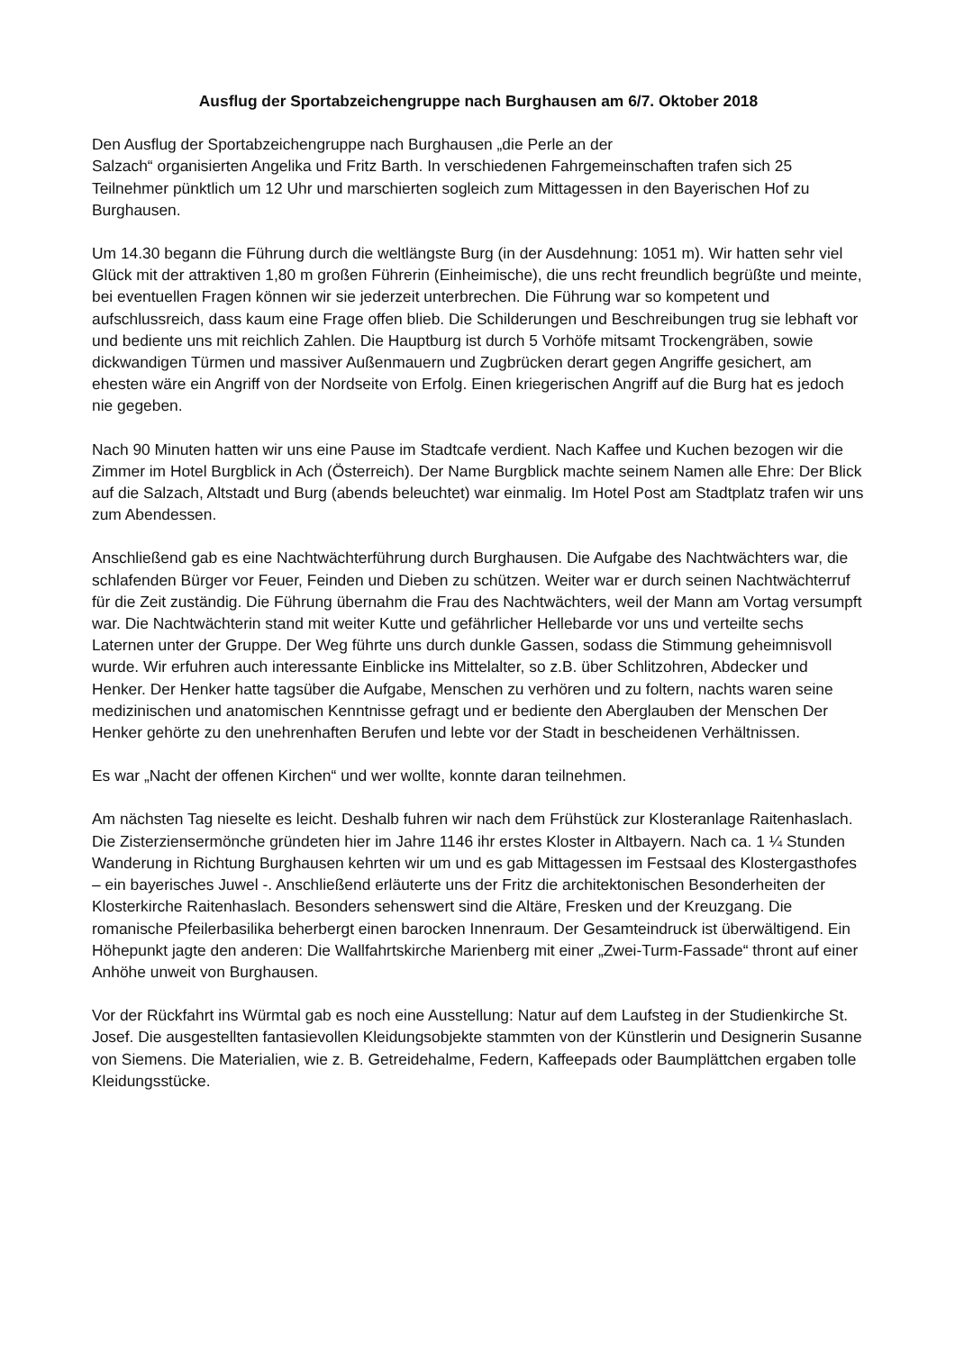Ausflug der Sportabzeichengruppe nach Burghausen am 6/7. Oktober 2018
Den Ausflug der Sportabzeichengruppe nach Burghausen „die Perle an der
Salzach“ organisierten Angelika und Fritz Barth. In verschiedenen Fahrgemeinschaften trafen sich 25 Teilnehmer pünktlich um 12 Uhr und marschierten sogleich zum Mittagessen in den Bayerischen Hof zu Burghausen.
Um 14.30 begann die Führung durch die weltlängste Burg (in der Ausdehnung: 1051 m). Wir hatten sehr viel Glück mit der attraktiven 1,80 m großen Führerin (Einheimische), die uns recht freundlich begrüßte und meinte, bei eventuellen Fragen können wir sie jederzeit unterbrechen. Die Führung war so kompetent und aufschlussreich, dass kaum eine Frage offen blieb. Die Schilderungen und Beschreibungen trug sie lebhaft vor und bediente uns mit reichlich Zahlen. Die Hauptburg ist durch 5 Vorhöfe mitsamt Trockengräben, sowie dickwandigen Türmen und massiver Außenmauern und Zugbrücken derart gegen Angriffe gesichert, am ehesten wäre ein Angriff von der Nordseite von Erfolg. Einen kriegerischen Angriff auf die Burg hat es jedoch nie gegeben.
Nach 90 Minuten hatten wir uns eine Pause im Stadtcafe verdient. Nach Kaffee und Kuchen bezogen wir die Zimmer im Hotel Burgblick in Ach (Österreich). Der Name Burgblick machte seinem Namen alle Ehre: Der Blick auf die Salzach, Altstadt und Burg (abends beleuchtet) war einmalig. Im Hotel Post am Stadtplatz trafen wir uns zum Abendessen.
Anschließend gab es eine Nachtwächterführung durch Burghausen. Die Aufgabe des Nachtwächters war, die schlafenden Bürger vor Feuer, Feinden und Dieben zu schützen. Weiter war er durch seinen Nachtwächterruf für die Zeit zuständig. Die Führung übernahm die Frau des Nachtwächters, weil der Mann am Vortag versumpft war. Die Nachtwächterin stand mit weiter Kutte und gefährlicher Hellebarde vor uns und verteilte sechs Laternen unter der Gruppe. Der Weg führte uns durch dunkle Gassen, sodass die Stimmung geheimnisvoll wurde. Wir erfuhren auch interessante Einblicke ins Mittelalter, so z.B. über Schlitzohren, Abdecker und Henker. Der Henker hatte tagsüber die Aufgabe, Menschen zu verhören und zu foltern, nachts waren seine medizinischen und anatomischen Kenntnisse gefragt und er bediente den Aberglauben der Menschen Der Henker gehörte zu den unehrenhaften Berufen und lebte vor der Stadt in bescheidenen Verhältnissen.
Es war „Nacht der offenen Kirchen“ und wer wollte, konnte daran teilnehmen.
Am nächsten Tag nieselte es leicht. Deshalb fuhren wir nach dem Frühstück zur Klosteranlage Raitenhaslach. Die Zisterziensermönche gründeten hier im Jahre 1146 ihr erstes Kloster in Altbayern. Nach ca. 1 ¼ Stunden Wanderung in Richtung Burghausen kehrten wir um und es gab Mittagessen im Festsaal des Klostergasthofes – ein bayerisches Juwel -. Anschließend erläuterte uns der Fritz die architektonischen Besonderheiten der Klosterkirche Raitenhaslach. Besonders sehenswert sind die Altäre, Fresken und der Kreuzgang. Die romanische Pfeilerbasilika beherbergt einen barocken Innenraum. Der Gesamteindruck ist überwältigend. Ein Höhepunkt jagte den anderen: Die Wallfahrtskirche Marienberg mit einer „Zwei-Turm-Fassade“ thront auf einer Anhöhe unweit von Burghausen.
Vor der Rückfahrt ins Würmtal gab es noch eine Ausstellung: Natur auf dem Laufsteg in der Studienkirche St. Josef. Die ausgestellten fantasievollen Kleidungsobjekte stammten von der Künstlerin und Designerin Susanne von Siemens. Die Materialien, wie z. B. Getreidehalme, Federn, Kaffeepads oder Baumplättchen ergaben tolle Kleidungsstücke.